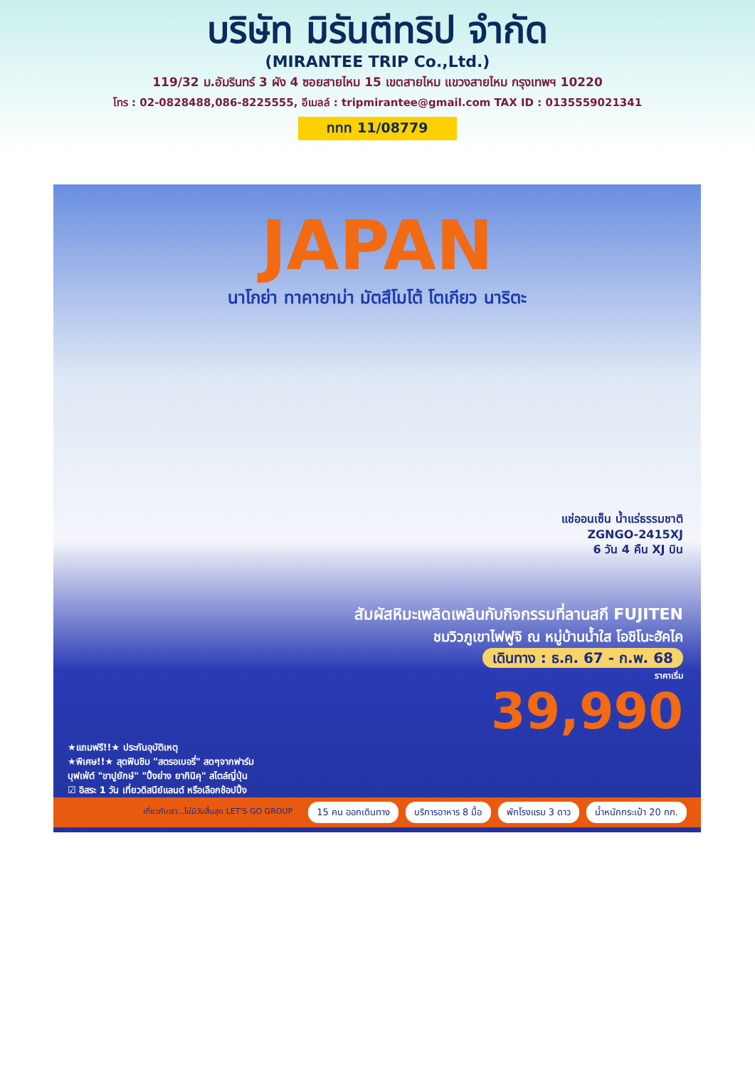บริษัท มิรันตีทริป จำกัด
(MIRANTEE TRIP Co.,Ltd.)
119/32 ม.อัมรินทร์ 3 ผัง 4 ซอยสายไหม 15 เขตสายไหม แขวงสายไหม กรุงเทพฯ 10220
โทร : 02-0828488,086-8225555, อีเมลล์ : tripmirantee@gmail.com TAX ID : 0135559021341
ททท 11/08779
JAPAN
นาโกย่า ทาคายาม่า มัตสึโมโต้ โตเกียว นาริตะ
แช่ออนเซ็น น้ำแร่ธรรมชาติ
ZGNGO-2415XJ
6 วัน 4 คืน XJ บิน
สัมผัสหิมะเพลิดเพลินกับกิจกรรมที่ลานสกี FUJITEN
ชมวิวภูเขาไฟฟูจิ ณ หมู่บ้านน้ำใส โอชิโนะฮัคไค
เดินทาง : ธ.ค. 67 - ก.พ. 68
ราคาเริ่ม
39,990
★แถมฟรี!!★ ประกันอุบัติเหตุ
★พิเศษ!!★ สุดฟินชิม "สตรอเบอรี่" สดๆจากฟาร์ม
บุฟเฟ่ต์ "ขาปูยักษ์" "ปิ้งย่าง ยากินิคุ" สไตล์ญี่ปุ่น
☑ อิสระ 1 วัน เที่ยวดิสนีย์แลนด์ หรือเลือกช้อปปิ้ง
เที่ยวกับเรา...ไม่มีวันสิ้นสุด LET'S GO GROUP 15 คน ออกเดินทาง บริการอาหาร 8 มื้อ พักโรงแรม 3 ดาว น้ำหนักกระเป๋า 20 กก.